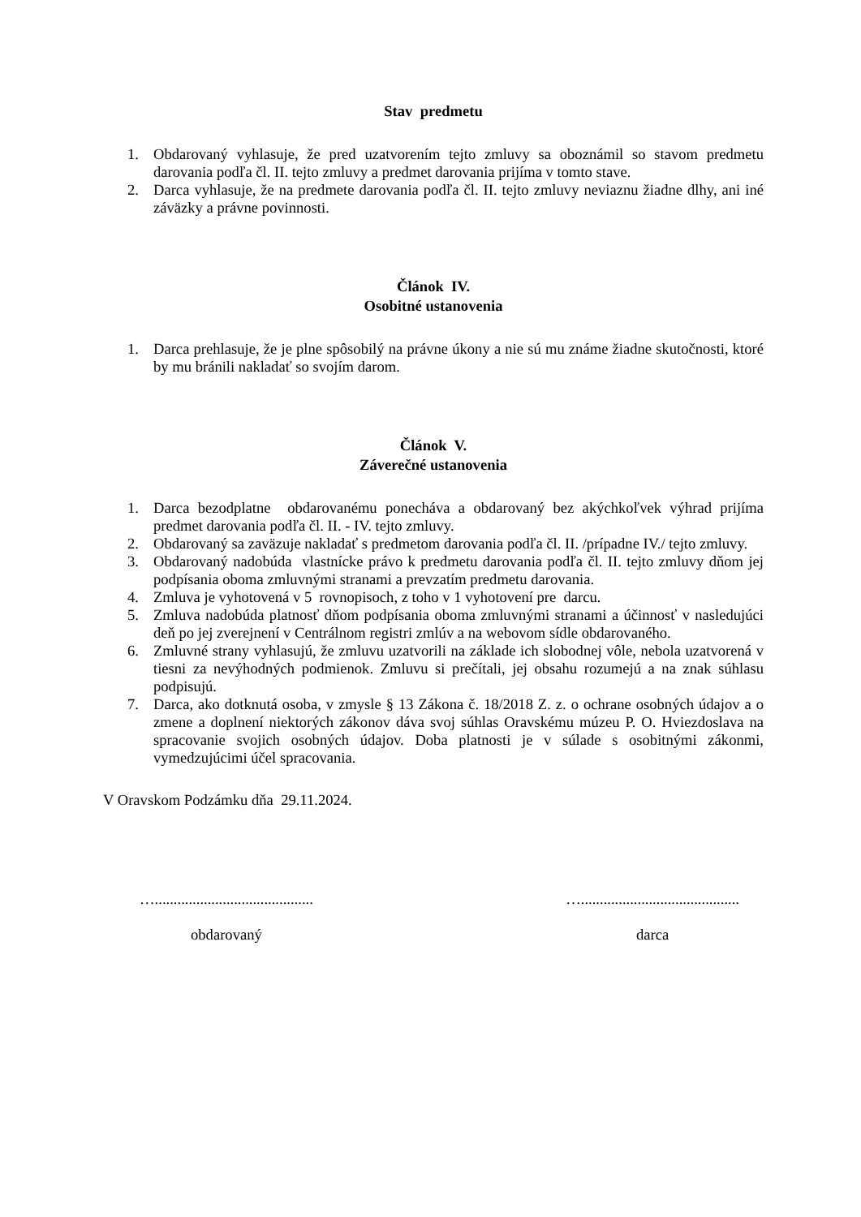Stav predmetu
1. Obdarovaný vyhlasuje, že pred uzatvorením tejto zmluvy sa oboznámil so stavom predmetu darovania podľa čl. II. tejto zmluvy a predmet darovania prijíma v tomto stave.
2. Darca vyhlasuje, že na predmete darovania podľa čl. II. tejto zmluvy neviaznu žiadne dlhy, ani iné záväzky a právne povinnosti.
Článok IV.
Osobitné ustanovenia
1. Darca prehlasuje, že je plne spôsobilý na právne úkony a nie sú mu známe žiadne skutočnosti, ktoré by mu bránili nakladať so svojím darom.
Článok V.
Záverečné ustanovenia
1. Darca bezodplatne obdarovanému ponecháva a obdarovaný bez akýchkoľvek výhrad prijíma predmet darovania podľa čl. II. - IV. tejto zmluvy.
2. Obdarovaný sa zaväzuje nakladať s predmetom darovania podľa čl. II. /prípadne IV./ tejto zmluvy.
3. Obdarovaný nadobúda vlastnícke právo k predmetu darovania podľa čl. II. tejto zmluvy dňom jej podpísania oboma zmluvnými stranami a prevzatím predmetu darovania.
4. Zmluva je vyhotovená v 5 rovnopisoch, z toho v 1 vyhotovení pre darcu.
5. Zmluva nadobúda platnosť dňom podpísania oboma zmluvnými stranami a účinnosť v nasledujúci deň po jej zverejnení v Centrálnom registri zmlúv a na webovom sídle obdarovaného.
6. Zmluvné strany vyhlasujú, že zmluvu uzatvorili na základe ich slobodnej vôle, nebola uzatvorená v tiesni za nevýhodných podmienok. Zmluvu si prečítali, jej obsahu rozumejú a na znak súhlasu podpisujú.
7. Darca, ako dotknutá osoba, v zmysle § 13 Zákona č. 18/2018 Z. z. o ochrane osobných údajov a o zmene a doplnení niektorých zákonov dáva svoj súhlas Oravskému múzeu P. O. Hviezdoslava na spracovanie svojich osobných údajov. Doba platnosti je v súlade s osobitnými zákonmi, vymedzujúcimi účel spracovania.
V Oravskom Podzámku dňa 29.11.2024.
…..........................................
obdarovaný
…..........................................
darca